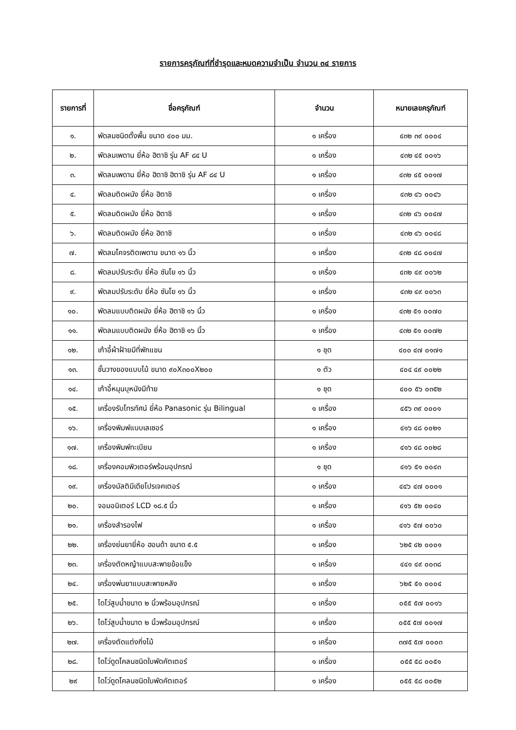รายการครุภัณฑ์ที่ชำรุดและหมดความจำเป็น จำนวน ๓๔ รายการ
| รายการที่ | ชื่อครุภัณฑ์ | จำนวน | หมายเลขครุภัณฑ์ |
| --- | --- | --- | --- |
| ๑. | พัดลมชนิดตั้งพื้น ขนาด ๔๐๐ มม. | ๑ เครื่อง | ๔๓๒ ๓๙ ๐๐๐๔ |
| ๒. | พัดลมเพดาน ยี่ห้อ ฮิตาชิ รุ่น AF ๘๔ U | ๑ เครื่อง | ๔๓๒ ๔๕ ๐๐๑๖ |
| ๓. | พัดลมเพดาน ยี่ห้อ ฮิตาชิ ฮิตาชิ รุ่น AF ๘๔ U | ๑ เครื่อง | ๔๓๒ ๔๕ ๐๐๑๗ |
| ๔. | พัดลมติดผนัง ยี่ห้อ ฮิตาชิ | ๑ เครื่อง | ๔๓๒ ๔๖ ๐๐๔๖ |
| ๕. | พัดลมติดผนัง ยี่ห้อ ฮิตาชิ | ๑ เครื่อง | ๔๓๒ ๔๖ ๐๐๔๗ |
| ๖. | พัดลมติดผนัง ยี่ห้อ ฮิตาชิ | ๑ เครื่อง | ๔๓๒ ๔๖ ๐๐๔๘ |
| ๗. | พัดลมโคจรติดเพดาน ขนาด ๑๖ นิ้ว | ๑ เครื่อง | ๔๓๒ ๔๘ ๐๐๔๗ |
| ๘. | พัดลมปรับระดับ ยี่ห้อ ซันโย ๑๖ นิ้ว | ๑ เครื่อง | ๔๓๒ ๔๙ ๐๐๖๒ |
| ๙. | พัดลมปรับระดับ ยี่ห้อ ซันโย ๑๖ นิ้ว | ๑ เครื่อง | ๔๓๒ ๔๙ ๐๐๖๓ |
| ๑๐. | พัดลมแบบติดผนัง ยี่ห้อ ฮิตาชิ ๑๖ นิ้ว | ๑ เครื่อง | ๔๓๒ ๕๑ ๐๐๗๐ |
| ๑๑. | พัดลมแบบติดผนัง ยี่ห้อ ฮิตาชิ ๑๖ นิ้ว | ๑ เครื่อง | ๔๓๒ ๕๑ ๐๐๗๒ |
| ๑๒. | เก้าอี้ผ้าฝ้ายมีที่พักแขน | ๑ ชุด | ๔๐๐ ๔๗ ๐๑๗๑ |
| ๑๓. | ชั้นวางของแบบไม้ ขนาด ๙๐X๓๐๐X๒๐๐ | ๑ ตัว | ๔๐๔ ๔๙ ๐๐๒๒ |
| ๑๔. | เก้าอี้หมุนบุหนังมีท้าย | ๑ ชุด | ๔๐๐ ๕๖ ๐๓๕๒ |
| ๑๕. | เครื่องรับโทรทัศน์ ยี่ห้อ Panasonic รุ่น Bilingual | ๑ เครื่อง | ๔๕๖ ๓๙ ๐๐๐๑ |
| ๑๖. | เครื่องพิมพ์แบบเลเซอร์ | ๑ เครื่อง | ๔๑๖ ๔๘ ๐๐๒๑ |
| ๑๗. | เครื่องพิมพ์ทะเบียน | ๑ เครื่อง | ๔๑๖ ๔๘ ๐๐๒๘ |
| ๑๘. | เครื่องคอมพิวเตอร์พร้อมอุปกรณ์ | ๑ ชุด | ๔๑๖ ๕๑ ๐๐๔๓ |
| ๑๙. | เครื่องมัลติมีเดียโปรเจคเตอร์ | ๑ เครื่อง | ๔๔๖ ๔๗ ๐๐๐๑ |
| ๒๐. | จอมอนิเตอร์ LCD ๑๘.๕ นิ้ว | ๑ เครื่อง | ๔๑๖ ๕๒ ๐๐๔๐ |
| ๒๑. | เครื่องสำรองไฟ | ๑ เครื่อง | ๔๑๖ ๕๗ ๐๐๖๐ |
| ๒๒. | เครื่องย่นยายี่ห้อ ฮอนด้า ขนาด ๕.๕ | ๑ เครื่อง | ๖๒๕ ๔๒ ๐๐๐๑ |
| ๒๓. | เครื่องตัดหญ้าแบบสะพายข้อแข็ง | ๑ เครื่อง | ๔๔๑ ๔๙ ๐๐๓๘ |
| ๒๔. | เครื่องพ่นยาแบบสะพายหลัง | ๑ เครื่อง | ๖๒๕ ๕๑ ๐๐๐๔ |
| ๒๕. | ไดโว่สูบน้ำขนาด ๒ นิ้วพร้อมอุปกรณ์ | ๑ เครื่อง | ๐๕๕ ๕๗ ๐๐๑๖ |
| ๒๖. | ไดโว่สูบน้ำขนาด ๒ นิ้วพร้อมอุปกรณ์ | ๑ เครื่อง | ๐๕๕ ๕๗ ๐๐๑๗ |
| ๒๗. | เครื่องตัดแต่งกิ่งไม้ | ๑ เครื่อง | ๓๗๕ ๕๗ ๐๐๐๓ |
| ๒๘. | ไดโว่ดูดโคลนชนิดใบพัดคัตเตอร์ | ๑ เครื่อง | ๐๕๕ ๕๘ ๐๐๕๑ |
| ๒๙ | ไดโว่ดูดโคลนชนิดใบพัดคัตเตอร์ | ๑ เครื่อง | ๐๕๕ ๕๘ ๐๐๕๒ |